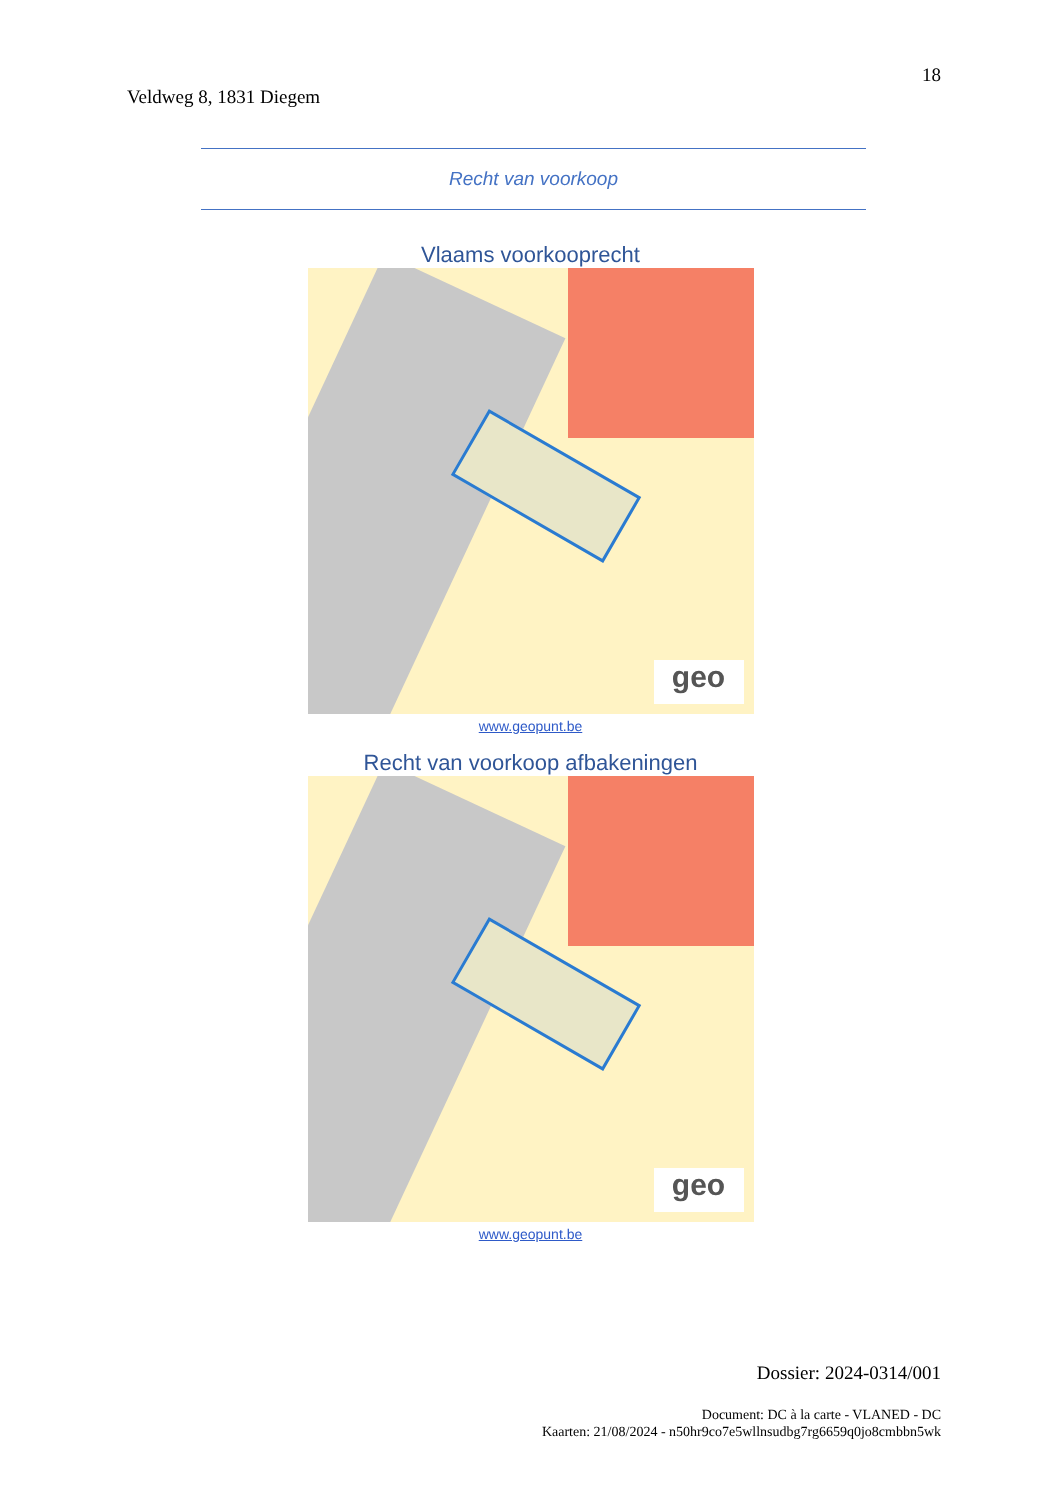18
Veldweg 8, 1831 Diegem
Recht van voorkoop
Vlaams voorkooprecht
geo
www.geopunt.be
Recht van voorkoop afbakeningen
geo
www.geopunt.be
Dossier: 2024-0314/001
Document: DC à la carte - VLANED - DC
Kaarten: 21/08/2024 - n50hr9co7e5wllnsudbg7rg6659q0jo8cmbbn5wk